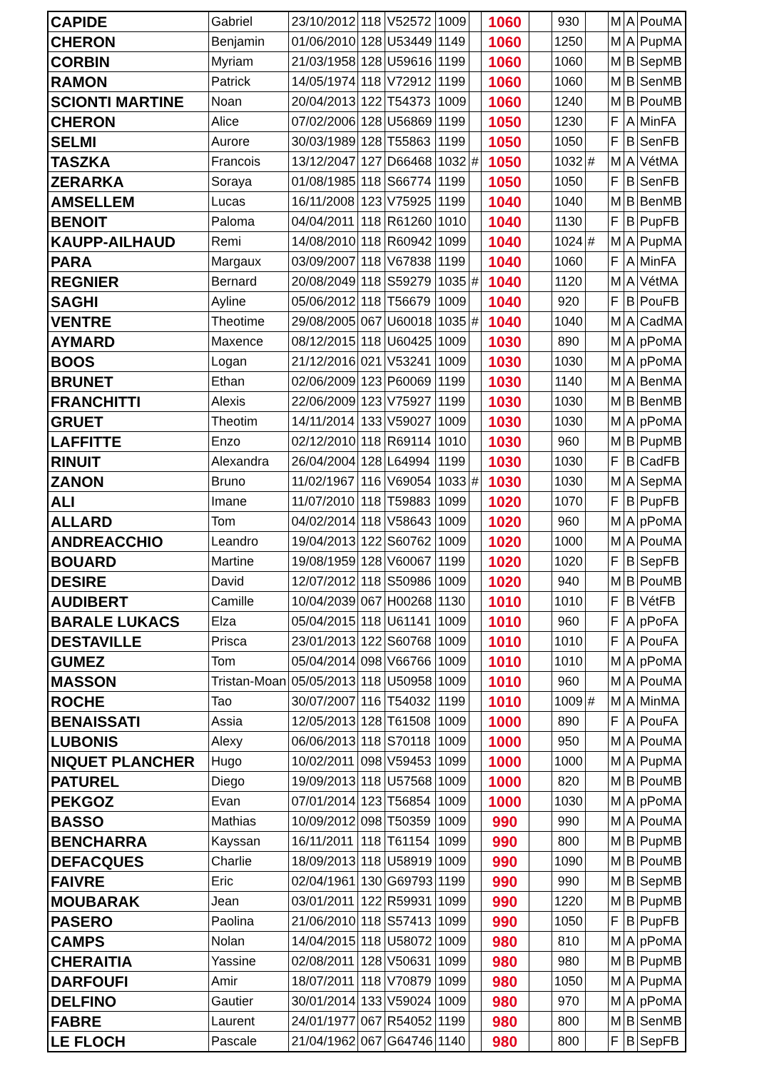| CAPIDE | Gabriel | 23/10/2012 | 118 | V52572 | 1009 | | 1060 | | 930 | | M | A | PouMA |
| CHERON | Benjamin | 01/06/2010 | 128 | U53449 | 1149 | | 1060 | | 1250 | | M | A | PupMA |
| CORBIN | Myriam | 21/03/1958 | 128 | U59616 | 1199 | | 1060 | | 1060 | | M | B | SepMB |
| RAMON | Patrick | 14/05/1974 | 118 | V72912 | 1199 | | 1060 | | 1060 | | M | B | SenMB |
| SCIONTI MARTINE | Noan | 20/04/2013 | 122 | T54373 | 1009 | | 1060 | | 1240 | | M | B | PouMB |
| CHERON | Alice | 07/02/2006 | 128 | U56869 | 1199 | | 1050 | | 1230 | | F | A | MinFA |
| SELMI | Aurore | 30/03/1989 | 128 | T55863 | 1199 | | 1050 | | 1050 | | F | B | SenFB |
| TASZKA | Francois | 13/12/2047 | 127 | D66468 | 1032 | # | 1050 | | 1032 | # | M | A | VétMA |
| ZERARKA | Soraya | 01/08/1985 | 118 | S66774 | 1199 | | 1050 | | 1050 | | F | B | SenFB |
| AMSELLEM | Lucas | 16/11/2008 | 123 | V75925 | 1199 | | 1040 | | 1040 | | M | B | BenMB |
| BENOIT | Paloma | 04/04/2011 | 118 | R61260 | 1010 | | 1040 | | 1130 | | F | B | PupFB |
| KAUPP-AILHAUD | Remi | 14/08/2010 | 118 | R60942 | 1099 | | 1040 | | 1024 | # | M | A | PupMA |
| PARA | Margaux | 03/09/2007 | 118 | V67838 | 1199 | | 1040 | | 1060 | | F | A | MinFA |
| REGNIER | Bernard | 20/08/2049 | 118 | S59279 | 1035 | # | 1040 | | 1120 | | M | A | VétMA |
| SAGHI | Ayline | 05/06/2012 | 118 | T56679 | 1009 | | 1040 | | 920 | | F | B | PouFB |
| VENTRE | Theotime | 29/08/2005 | 067 | U60018 | 1035 | # | 1040 | | 1040 | | M | A | CadMA |
| AYMARD | Maxence | 08/12/2015 | 118 | U60425 | 1009 | | 1030 | | 890 | | M | A | pPoMA |
| BOOS | Logan | 21/12/2016 | 021 | V53241 | 1009 | | 1030 | | 1030 | | M | A | pPoMA |
| BRUNET | Ethan | 02/06/2009 | 123 | P60069 | 1199 | | 1030 | | 1140 | | M | A | BenMA |
| FRANCHITTI | Alexis | 22/06/2009 | 123 | V75927 | 1199 | | 1030 | | 1030 | | M | B | BenMB |
| GRUET | Theotim | 14/11/2014 | 133 | V59027 | 1009 | | 1030 | | 1030 | | M | A | pPoMA |
| LAFFITTE | Enzo | 02/12/2010 | 118 | R69114 | 1010 | | 1030 | | 960 | | M | B | PupMB |
| RINUIT | Alexandra | 26/04/2004 | 128 | L64994 | 1199 | | 1030 | | 1030 | | F | B | CadFB |
| ZANON | Bruno | 11/02/1967 | 116 | V69054 | 1033 | # | 1030 | | 1030 | | M | A | SepMA |
| ALI | Imane | 11/07/2010 | 118 | T59883 | 1099 | | 1020 | | 1070 | | F | B | PupFB |
| ALLARD | Tom | 04/02/2014 | 118 | V58643 | 1009 | | 1020 | | 960 | | M | A | pPoMA |
| ANDREACCHIO | Leandro | 19/04/2013 | 122 | S60762 | 1009 | | 1020 | | 1000 | | M | A | PouMA |
| BOUARD | Martine | 19/08/1959 | 128 | V60067 | 1199 | | 1020 | | 1020 | | F | B | SepFB |
| DESIRE | David | 12/07/2012 | 118 | S50986 | 1009 | | 1020 | | 940 | | M | B | PouMB |
| AUDIBERT | Camille | 10/04/2039 | 067 | H00268 | 1130 | | 1010 | | 1010 | | F | B | VétFB |
| BARALE LUKACS | Elza | 05/04/2015 | 118 | U61141 | 1009 | | 1010 | | 960 | | F | A | pPoFA |
| DESTAVILLE | Prisca | 23/01/2013 | 122 | S60768 | 1009 | | 1010 | | 1010 | | F | A | PouFA |
| GUMEZ | Tom | 05/04/2014 | 098 | V66766 | 1009 | | 1010 | | 1010 | | M | A | pPoMA |
| MASSON | Tristan-Moan | 05/05/2013 | 118 | U50958 | 1009 | | 1010 | | 960 | | M | A | PouMA |
| ROCHE | Tao | 30/07/2007 | 116 | T54032 | 1199 | | 1010 | | 1009 | # | M | A | MinMA |
| BENAISSATI | Assia | 12/05/2013 | 128 | T61508 | 1009 | | 1000 | | 890 | | F | A | PouFA |
| LUBONIS | Alexy | 06/06/2013 | 118 | S70118 | 1009 | | 1000 | | 950 | | M | A | PouMA |
| NIQUET PLANCHER | Hugo | 10/02/2011 | 098 | V59453 | 1099 | | 1000 | | 1000 | | M | A | PupMA |
| PATUREL | Diego | 19/09/2013 | 118 | U57568 | 1009 | | 1000 | | 820 | | M | B | PouMB |
| PEKGOZ | Evan | 07/01/2014 | 123 | T56854 | 1009 | | 1000 | | 1030 | | M | A | pPoMA |
| BASSO | Mathias | 10/09/2012 | 098 | T50359 | 1009 | | 990 | | 990 | | M | A | PouMA |
| BENCHARRA | Kayssan | 16/11/2011 | 118 | T61154 | 1099 | | 990 | | 800 | | M | B | PupMB |
| DEFACQUES | Charlie | 18/09/2013 | 118 | U58919 | 1009 | | 990 | | 1090 | | M | B | PouMB |
| FAIVRE | Eric | 02/04/1961 | 130 | G69793 | 1199 | | 990 | | 990 | | M | B | SepMB |
| MOUBARAK | Jean | 03/01/2011 | 122 | R59931 | 1099 | | 990 | | 1220 | | M | B | PupMB |
| PASERO | Paolina | 21/06/2010 | 118 | S57413 | 1099 | | 990 | | 1050 | | F | B | PupFB |
| CAMPS | Nolan | 14/04/2015 | 118 | U58072 | 1009 | | 980 | | 810 | | M | A | pPoMA |
| CHERAITIA | Yassine | 02/08/2011 | 128 | V50631 | 1099 | | 980 | | 980 | | M | B | PupMB |
| DARFOUFI | Amir | 18/07/2011 | 118 | V70879 | 1099 | | 980 | | 1050 | | M | A | PupMA |
| DELFINO | Gautier | 30/01/2014 | 133 | V59024 | 1009 | | 980 | | 970 | | M | A | pPoMA |
| FABRE | Laurent | 24/01/1977 | 067 | R54052 | 1199 | | 980 | | 800 | | M | B | SenMB |
| LE FLOCH | Pascale | 21/04/1962 | 067 | G64746 | 1140 | | 980 | | 800 | | F | B | SepFB |